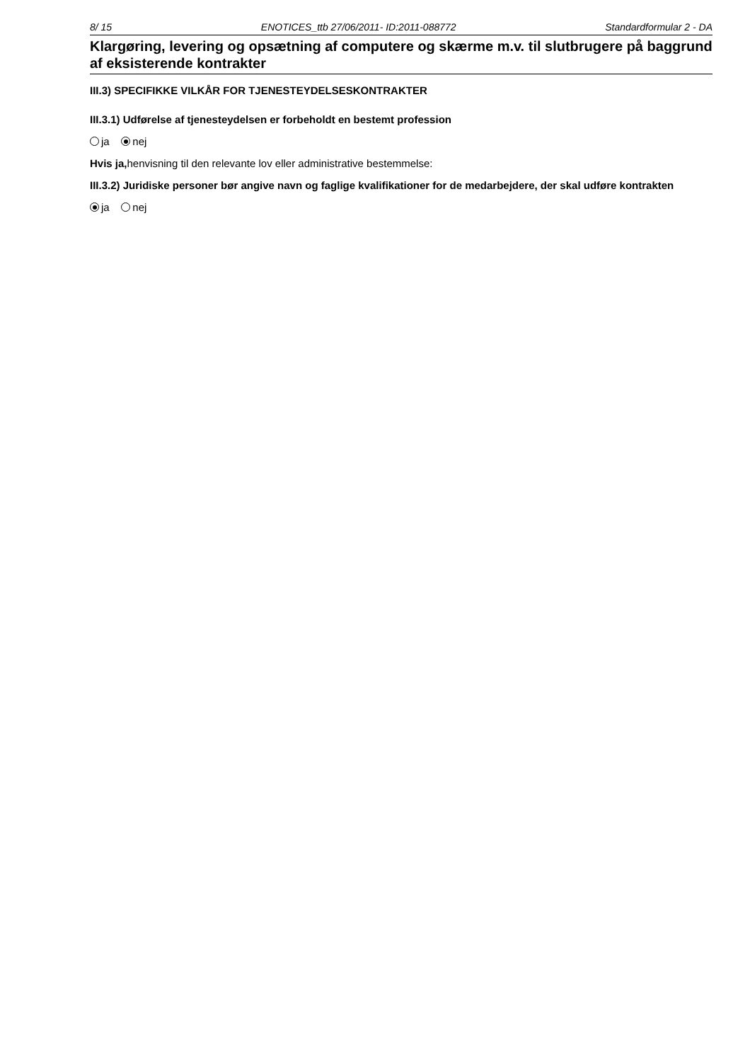8/ 15 ENOTICES_ttb 27/06/2011- ID:2011-088772 Standardformular 2 - DA
Klargøring, levering og opsætning af computere og skærme m.v. til slutbrugere på baggrund af eksisterende kontrakter
III.3) SPECIFIKKE VILKÅR FOR TJENESTEYDELSESKONTRAKTER
III.3.1) Udførelse af tjenesteydelsen er forbeholdt en bestemt profession
ja nej
Hvis ja, henvisning til den relevante lov eller administrative bestemmelse:
III.3.2) Juridiske personer bør angive navn og faglige kvalifikationer for de medarbejdere, der skal udføre kontrakten
ja nej